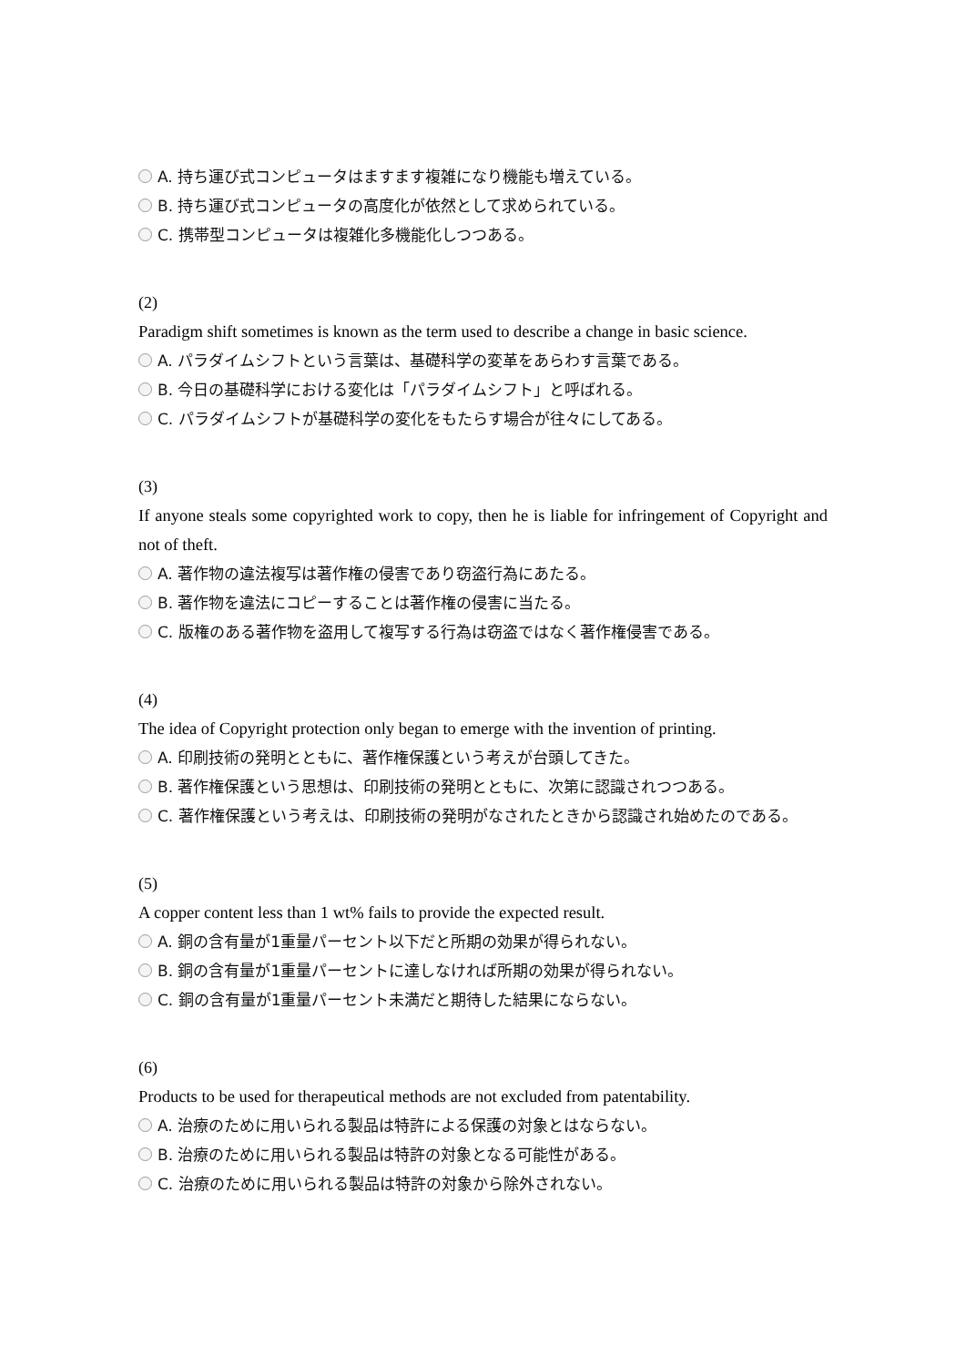A. 持ち運び式コンピュータはますます複雑になり機能も増えている。
B. 持ち運び式コンピュータの高度化が依然として求められている。
C. 携帯型コンピュータは複雑化多機能化しつつある。
(2)
Paradigm shift sometimes is known as the term used to describe a change in basic science.
A. パラダイムシフトという言葉は、基礎科学の変革をあらわす言葉である。
B. 今日の基礎科学における変化は「パラダイムシフト」と呼ばれる。
C. パラダイムシフトが基礎科学の変化をもたらす場合が往々にしてある。
(3)
If anyone steals some copyrighted work to copy, then he is liable for infringement of Copyright and not of theft.
A. 著作物の違法複写は著作権の侵害であり窃盗行為にあたる。
B. 著作物を違法にコピーすることは著作権の侵害に当たる。
C. 版権のある著作物を盗用して複写する行為は窃盗ではなく著作権侵害である。
(4)
The idea of Copyright protection only began to emerge with the invention of printing.
A. 印刷技術の発明とともに、著作権保護という考えが台頭してきた。
B. 著作権保護という思想は、印刷技術の発明とともに、次第に認識されつつある。
C. 著作権保護という考えは、印刷技術の発明がなされたときから認識され始めたのである。
(5)
A copper content less than 1 wt% fails to provide the expected result.
A. 銅の含有量が1重量パーセント以下だと所期の効果が得られない。
B. 銅の含有量が1重量パーセントに達しなければ所期の効果が得られない。
C. 銅の含有量が1重量パーセント未満だと期待した結果にならない。
(6)
Products to be used for therapeutical methods are not excluded from patentability.
A. 治療のために用いられる製品は特許による保護の対象とはならない。
B. 治療のために用いられる製品は特許の対象となる可能性がある。
C. 治療のために用いられる製品は特許の対象から除外されない。